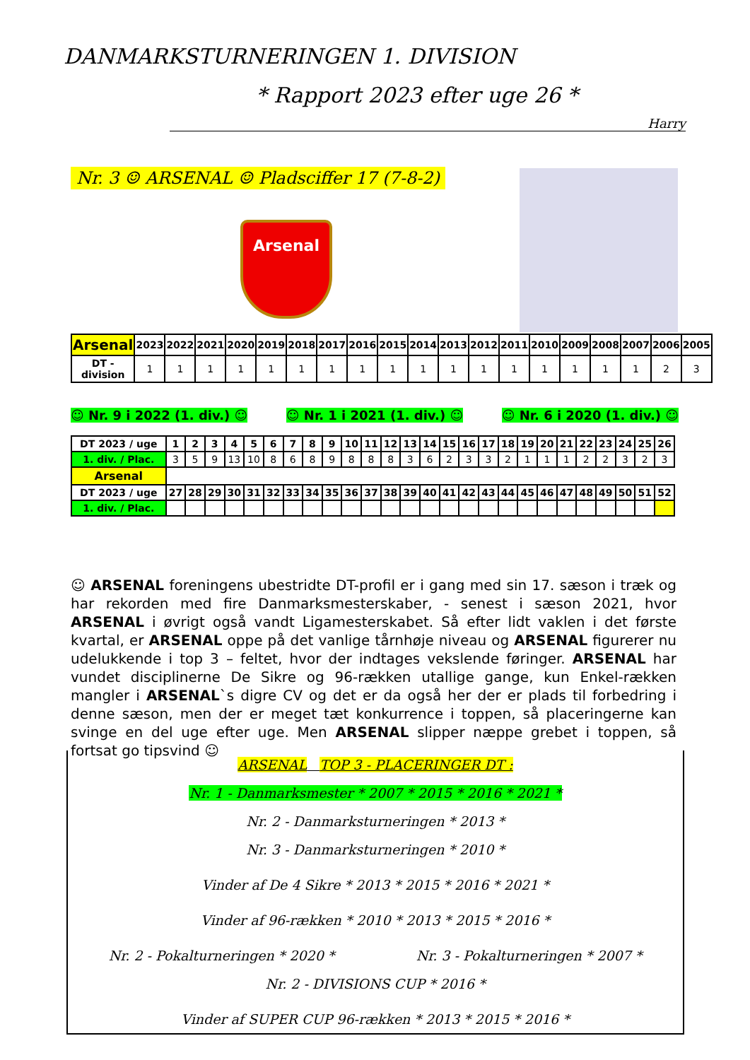DANMARKSTURNERINGEN 1. DIVISION
* Rapport 2023 efter uge 26 *
Harry
Nr. 3 ☺ ARSENAL ☺ Pladsciffer 17 (7-8-2)
Arsenal
| Arsenal | 2023 | 2022 | 2021 | 2020 | 2019 | 2018 | 2017 | 2016 | 2015 | 2014 | 2013 | 2012 | 2011 | 2010 | 2009 | 2008 | 2007 | 2006 | 2005 |
| --- | --- | --- | --- | --- | --- | --- | --- | --- | --- | --- | --- | --- | --- | --- | --- | --- | --- | --- | --- |
| DT -division | 1 | 1 | 1 | 1 | 1 | 1 | 1 | 1 | 1 | 1 | 1 | 1 | 1 | 1 | 1 | 1 | 1 | 2 | 3 |
☺ Nr. 9 i 2022 (1. div.) ☺ ☺ Nr. 1 i 2021 (1. div.) ☺ ☺ Nr. 6 i 2020 (1. div.) ☺
| DT 2023 / uge | 1 | 2 | 3 | 4 | 5 | 6 | 7 | 8 | 9 | 10 | 11 | 12 | 13 | 14 | 15 | 16 | 17 | 18 | 19 | 20 | 21 | 22 | 23 | 24 | 25 | 26 |
| --- | --- | --- | --- | --- | --- | --- | --- | --- | --- | --- | --- | --- | --- | --- | --- | --- | --- | --- | --- | --- | --- | --- | --- | --- | --- | --- |
| 1. div. / Plac. | 3 | 5 | 9 | 13 | 10 | 8 | 6 | 8 | 9 | 8 | 8 | 8 | 3 | 6 | 2 | 3 | 3 | 2 | 1 | 1 | 1 | 2 | 2 | 3 | 2 | 3 |
| Arsenal | | | | | | | | | | | | | | | | | | | | | | | | | | |
| DT 2023 / uge | 27 | 28 | 29 | 30 | 31 | 32 | 33 | 34 | 35 | 36 | 37 | 38 | 39 | 40 | 41 | 42 | 43 | 44 | 45 | 46 | 47 | 48 | 49 | 50 | 51 | 52 |
| 1. div. / Plac. | | | | | | | | | | | | | | | | | | | | | | | | | | |
☺ ARSENAL foreningens ubestridte DT-profil er i gang med sin 17. sæson i træk og har rekorden med fire Danmarksmesterskaber, - senest i sæson 2021, hvor ARSENAL i øvrigt også vandt Ligamesterskabet. Så efter lidt vaklen i det første kvartal, er ARSENAL oppe på det vanlige tårnhøje niveau og ARSENAL figurerer nu udelukkende i top 3 – feltet, hvor der indtages vekslende føringer. ARSENAL har vundet disciplinerne De Sikre og 96-rækken utallige gange, kun Enkel-rækken mangler i ARSENAL`s digre CV og det er da også her der er plads til forbedring i denne sæson, men der er meget tæt konkurrence i toppen, så placeringerne kan svinge en del uge efter uge. Men ARSENAL slipper næppe grebet i toppen, så fortsat go tipsvind ☺
ARSENAL TOP 3 - PLACERINGER DT :
Nr. 1 - Danmarksmester * 2007 * 2015 * 2016 * 2021 *
Nr. 2 - Danmarksturneringen * 2013 *
Nr. 3 - Danmarksturneringen * 2010 *
Vinder af De 4 Sikre * 2013 * 2015 * 2016 * 2021 *
Vinder af 96-rækken * 2010 * 2013 * 2015 * 2016 *
Nr. 2 - Pokalturneringen * 2020 * Nr. 3 - Pokalturneringen * 2007 *
Nr. 2 - DIVISIONS CUP * 2016 *
Vinder af SUPER CUP 96-rækken * 2013 * 2015 * 2016 *